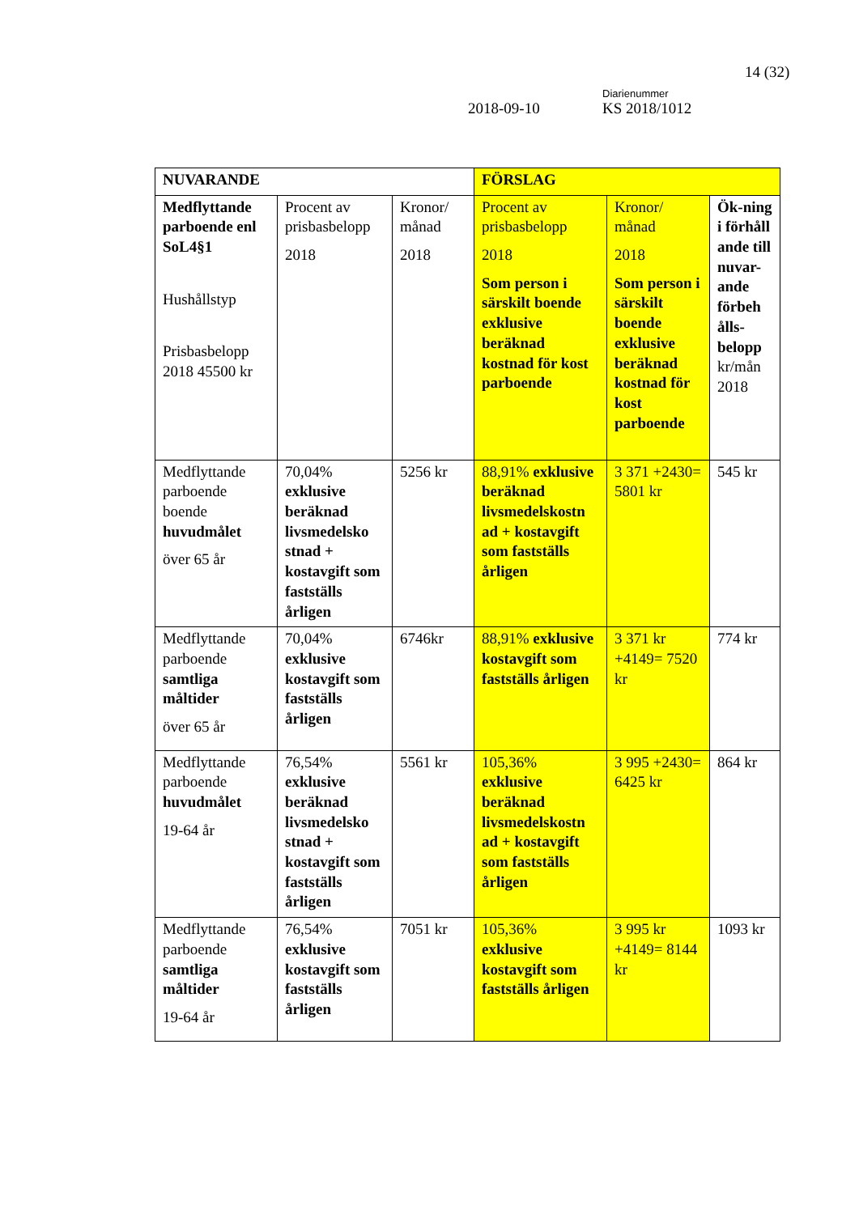14 (32)
Diarienummer
2018-09-10 KS 2018/1012
| NUVARANDE | | | FÖRSLAG | | |
| Medflyttande parboende enl SoL4§1 Hushållstyp Prisbasbelopp 2018 45500 kr | Procent av prisbasbelopp 2018 | Kronor/ månad 2018 | Procent av prisbasbelopp 2018 Som person i särskilt boende exklusive beräknad kostnad för kost parboende | Kronor/ månad 2018 Som person i särskilt boende exklusive beräknad kostnad för kost parboende | Ök-ning i förhåll ande till nuvar-ande förbeh ålls-belopp kr/mån 2018 |
| Medflyttande parboende boende huvudmålet över 65 år | 70,04% exklusive beräknad livsmedelsko stnad + kostavgift som fastställs årligen | 5256 kr | 88,91% exklusive beräknad livsmedelskostn ad + kostavgift som fastställs årligen | 3 371 +2430= 5801 kr | 545 kr |
| Medflyttande parboende samtliga måltider över 65 år | 70,04% exklusive kostavgift som fastställs årligen | 6746kr | 88,91% exklusive kostavgift som fastställs årligen | 3 371 kr +4149= 7520 kr | 774 kr |
| Medflyttande parboende huvudmålet 19-64 år | 76,54% exklusive beräknad livsmedelsko stnad + kostavgift som fastställs årligen | 5561 kr | 105,36% exklusive beräknad livsmedelskostn ad + kostavgift som fastställs årligen | 3 995 +2430= 6425 kr | 864 kr |
| Medflyttande parboende samtliga måltider 19-64 år | 76,54% exklusive kostavgift som fastställs årligen | 7051 kr | 105,36% exklusive kostavgift som fastställs årligen | 3 995 kr +4149= 8144 kr | 1093 kr |